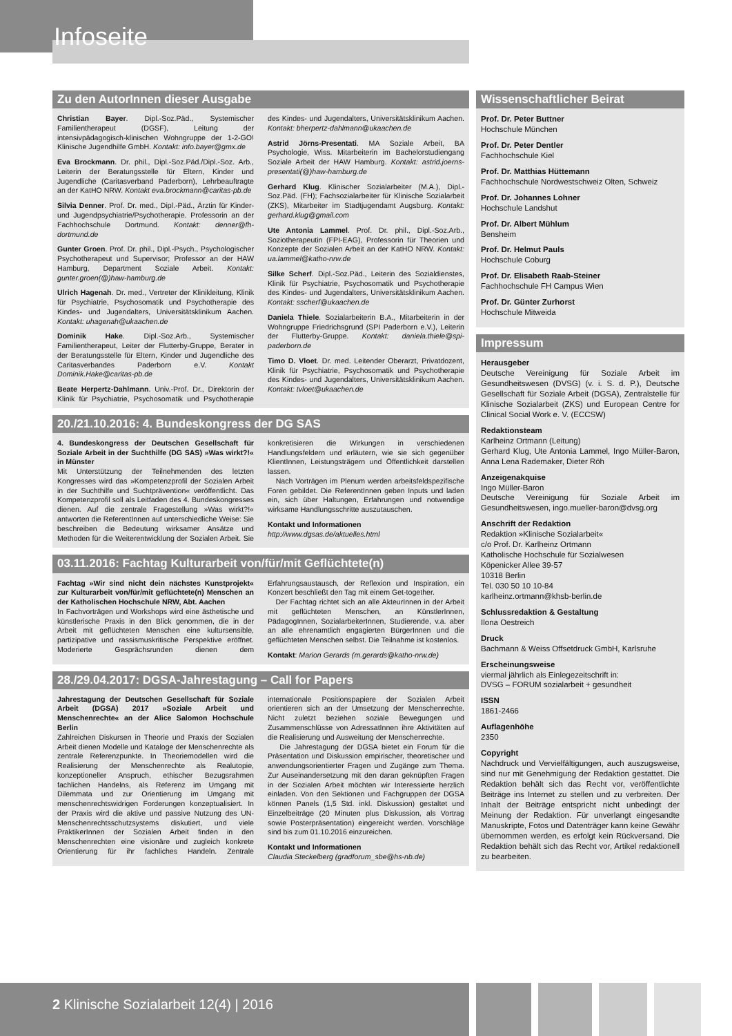Infoseite
Zu den AutorInnen dieser Ausgabe
Christian Bayer. Dipl.-Soz.Päd., Systemischer Familientherapeut (DGSF), Leitung der intensivpädagogisch-klinischen Wohngruppe der 1-2-GO! Klinische Jugendhilfe GmbH. Kontakt: info.bayer@gmx.de
Eva Brockmann. Dr. phil., Dipl.-Soz.Päd./Dipl.-Soz. Arb., Leiterin der Beratungsstelle für Eltern, Kinder und Jugendliche (Caritasverband Paderborn), Lehrbeauftragte an der KatHO NRW. Kontakt eva.brockmann@caritas-pb.de
Silvia Denner. Prof. Dr. med., Dipl.-Päd., Ärztin für Kinder- und Jugendpsychiatrie/Psychotherapie. Professorin an der Fachhochschule Dortmund. Kontakt: denner@fh-dortmund.de
Gunter Groen. Prof. Dr. phil., Dipl.-Psych., Psychologischer Psychotherapeut und Supervisor; Professor an der HAW Hamburg, Department Soziale Arbeit. Kontakt: gunter.groen(@)haw-hamburg.de
Ulrich Hagenah. Dr. med., Vertreter der Klinikleitung, Klinik für Psychiatrie, Psychosomatik und Psychotherapie des Kindes- und Jugendalters, Universitätsklinikum Aachen. Kontakt: uhagenah@ukaachen.de
Dominik Hake. Dipl.-Soz.Arb., Systemischer Familientherapeut, Leiter der Flutterby-Gruppe, Berater in der Beratungsstelle für Eltern, Kinder und Jugendliche des Caritasverbandes Paderborn e.V. Kontakt Dominik.Hake@caritas-pb.de
Beate Herpertz-Dahlmann. Univ.-Prof. Dr., Direktorin der Klinik für Psychiatrie, Psychosomatik und Psychotherapie des Kindes- und Jugendalters, Universitätsklinikum Aachen. Kontakt: bherpertz-dahlmann@ukaachen.de
Astrid Jörns-Presentati. MA Soziale Arbeit, BA Psychologie, Wiss. Mitarbeiterin im Bachelorstudiengang Soziale Arbeit der HAW Hamburg. Kontakt: astrid.joerns-presentati(@)haw-hamburg.de
Gerhard Klug. Klinischer Sozialarbeiter (M.A.), Dipl.-Soz.Päd. (FH); Fachsozialarbeiter für Klinische Sozialarbeit (ZKS), Mitarbeiter im Stadtjugendamt Augsburg. Kontakt: gerhard.klug@gmail.com
Ute Antonia Lammel. Prof. Dr. phil., Dipl.-Soz.Arb., Soziotherapeutin (FPI-EAG), Professorin für Theorien und Konzepte der Sozialen Arbeit an der KatHO NRW. Kontakt: ua.lammel@katho-nrw.de
Silke Scherf. Dipl.-Soz.Päd., Leiterin des Sozialdienstes, Klinik für Psychiatrie, Psychosomatik und Psychotherapie des Kindes- und Jugendalters, Universitätsklinikum Aachen. Kontakt: sscherf@ukaachen.de
Daniela Thiele. Sozialarbeiterin B.A., Mitarbeiterin in der Wohngruppe Friedrichsgrund (SPI Paderborn e.V.), Leiterin der Flutterby-Gruppe. Kontakt: daniela.thiele@spi-paderborn.de
Timo D. Vloet. Dr. med. Leitender Oberarzt, Privatdozent, Klinik für Psychiatrie, Psychosomatik und Psychotherapie des Kindes- und Jugendalters, Universitätsklinikum Aachen. Kontakt: tvloet@ukaachen.de
20./21.10.2016: 4. Bundeskongress der DG SAS
4. Bundeskongress der Deutschen Gesellschaft für Soziale Arbeit in der Suchthilfe (DG SAS) »Was wirkt?!« in Münster
Mit Unterstützung der Teilnehmenden des letzten Kongresses wird das »Kompetenzprofil der Sozialen Arbeit in der Suchthilfe und Suchtprävention« veröffentlicht. Das Kompetenzprofil soll als Leitfaden des 4. Bundeskongresses dienen. Auf die zentrale Fragestellung »Was wirkt?!« antworten die ReferentInnen auf unterschiedliche Weise: Sie beschreiben die Bedeutung wirksamer Ansätze und Methoden für die Weiterentwicklung der Sozialen Arbeit. Sie konkretisieren die Wirkungen in verschiedenen Handlungsfeldern und erläutern, wie sie sich gegenüber KlientInnen, Leistungsträgern und Öffentlichkeit darstellen lassen.
Nach Vorträgen im Plenum werden arbeitsfeldspezifische Foren gebildet. Die ReferentInnen geben Inputs und laden ein, sich über Haltungen, Erfahrungen und notwendige wirksame Handlungsschritte auszutauschen.
Kontakt und Informationen
http://www.dgsas.de/aktuelles.html
03.11.2016: Fachtag Kulturarbeit von/für/mit Geflüchtete(n)
Fachtag »Wir sind nicht dein nächstes Kunstprojekt« zur Kulturarbeit von/für/mit geflüchtete(n) Menschen an der Katholischen Hochschule NRW, Abt. Aachen
In Fachvorträgen und Workshops wird eine ästhetische und künstlerische Praxis in den Blick genommen, die in der Arbeit mit geflüchteten Menschen eine kultursensible, partizipative und rassismuskritische Perspektive eröffnet. Moderierte Gesprächsrunden dienen dem Erfahrungsaustausch, der Reflexion und Inspiration, ein Konzert beschließt den Tag mit einem Get-together.
Der Fachtag richtet sich an alle AkteurInnen in der Arbeit mit geflüchteten Menschen, an KünstlerInnen, PädagogInnen, SozialarbeiterInnen, Studierende, v.a. aber an alle ehrenamtlich engagierten BürgerInnen und die geflüchteten Menschen selbst. Die Teilnahme ist kostenlos.
Kontakt: Marion Gerards (m.gerards@katho-nrw.de)
28./29.04.2017: DGSA-Jahrestagung – Call for Papers
Jahrestagung der Deutschen Gesellschaft für Soziale Arbeit (DGSA) 2017 »Soziale Arbeit und Menschenrechte« an der Alice Salomon Hochschule Berlin
Zahlreichen Diskursen in Theorie und Praxis der Sozialen Arbeit dienen Modelle und Kataloge der Menschenrechte als zentrale Referenzpunkte. In Theoriemodellen wird die Realisierung der Menschenrechte als Realutopie, konzeptioneller Anspruch, ethischer Bezugsrahmen fachlichen Handelns, als Referenz im Umgang mit Dilemmata und zur Orientierung im Umgang mit menschenrechtswidrigen Forderungen konzeptualisiert. In der Praxis wird die aktive und passive Nutzung des UN-Menschenrechtsschutzsystems diskutiert, und viele PraktikerInnen der Sozialen Arbeit finden in den Menschenrechten eine visionäre und zugleich konkrete Orientierung für ihr fachliches Handeln. Zentrale internationale Positionspapiere der Sozialen Arbeit orientieren sich an der Umsetzung der Menschenrechte. Nicht zuletzt beziehen soziale Bewegungen und Zusammenschlüsse von AdressatInnen ihre Aktivitäten auf die Realisierung und Ausweitung der Menschenrechte.
Die Jahrestagung der DGSA bietet ein Forum für die Präsentation und Diskussion empirischer, theoretischer und anwendungsorientierter Fragen und Zugänge zum Thema. Zur Auseinandersetzung mit den daran geknüpften Fragen in der Sozialen Arbeit möchten wir Interessierte herzlich einladen. Von den Sektionen und Fachgruppen der DGSA können Panels (1,5 Std. inkl. Diskussion) gestaltet und Einzelbeiträge (20 Minuten plus Diskussion, als Vortrag sowie Posterpräsentation) eingereicht werden. Vorschläge sind bis zum 01.10.2016 einzureichen.
Kontakt und Informationen
Claudia Steckelberg (gradforum_sbe@hs-nb.de)
Wissenschaftlicher Beirat
Prof. Dr. Peter Buttner
Hochschule München
Prof. Dr. Peter Dentler
Fachhochschule Kiel
Prof. Dr. Matthias Hüttemann
Fachhochschule Nordwestschweiz Olten, Schweiz
Prof. Dr. Johannes Lohner
Hochschule Landshut
Prof. Dr. Albert Mühlum
Bensheim
Prof. Dr. Helmut Pauls
Hochschule Coburg
Prof. Dr. Elisabeth Raab-Steiner
Fachhochschule FH Campus Wien
Prof. Dr. Günter Zurhorst
Hochschule Mitweida
Impressum
Herausgeber
Deutsche Vereinigung für Soziale Arbeit im Gesundheitswesen (DVSG) (v. i. S. d. P.), Deutsche Gesellschaft für Soziale Arbeit (DGSA), Zentralstelle für Klinische Sozialarbeit (ZKS) und European Centre for Clinical Social Work e. V. (ECCSW)
Redaktionsteam
Karlheinz Ortmann (Leitung)
Gerhard Klug, Ute Antonia Lammel, Ingo Müller-Baron, Anna Lena Rademaker, Dieter Röh
Anzeigenakquise
Ingo Müller-Baron
Deutsche Vereinigung für Soziale Arbeit im Gesundheitswesen, ingo.mueller-baron@dvsg.org
Anschrift der Redaktion
Redaktion »Klinische Sozialarbeit«
c/o Prof. Dr. Karlheinz Ortmann
Katholische Hochschule für Sozialwesen
Köpenicker Allee 39-57
10318 Berlin
Tel. 030 50 10 10-84
karlheinz.ortmann@khsb-berlin.de
Schlussredaktion & Gestaltung
Ilona Oestreich
Druck
Bachmann & Weiss Offsetdruck GmbH, Karlsruhe
Erscheinungsweise
viermal jährlich als Einlegezeitschrift in:
DVSG – FORUM sozialarbeit + gesundheit
ISSN
1861-2466
Auflagenhöhe
2350
Copyright
Nachdruck und Vervielfältigungen, auch auszugsweise, sind nur mit Genehmigung der Redaktion gestattet. Die Redaktion behält sich das Recht vor, veröffentlichte Beiträge ins Internet zu stellen und zu verbreiten. Der Inhalt der Beiträge entspricht nicht unbedingt der Meinung der Redaktion. Für unverlangt eingesandte Manuskripte, Fotos und Datenträger kann keine Gewähr übernommen werden, es erfolgt kein Rückversand. Die Redaktion behält sich das Recht vor, Artikel redaktionell zu bearbeiten.
2 Klinische Sozialarbeit 12(4) | 2016